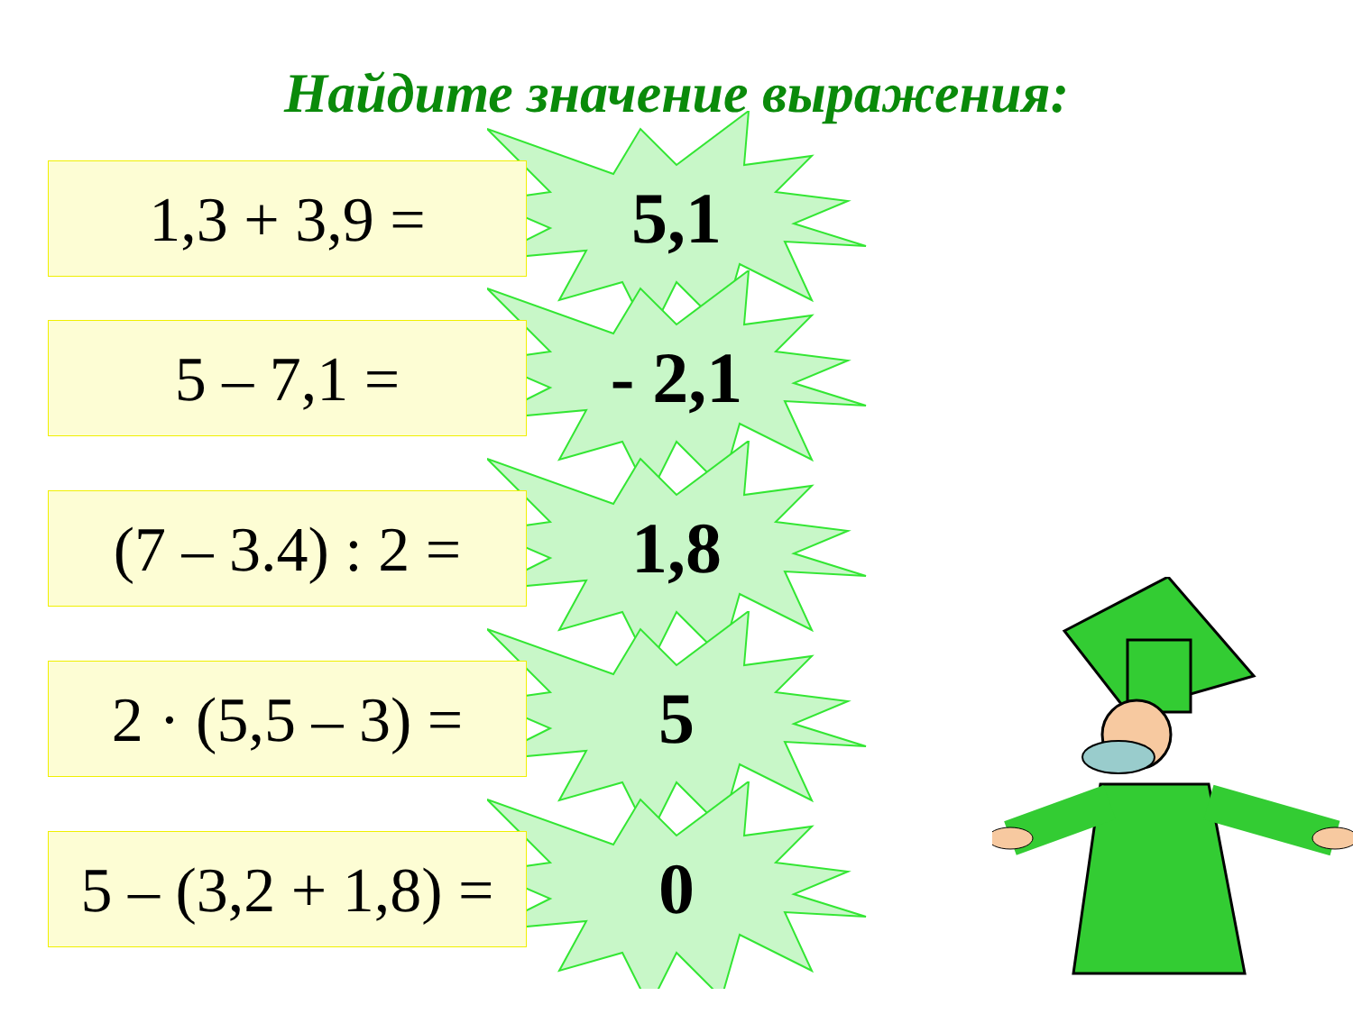Найдите значение выражения:
1,3 + 3,9 = 5,1
5 – 7,1 = - 2,1
(7 – 3.4) : 2 =
1,8
2 · (5,5 – 3) =
5
5 – (3,2 + 1,8) =
0